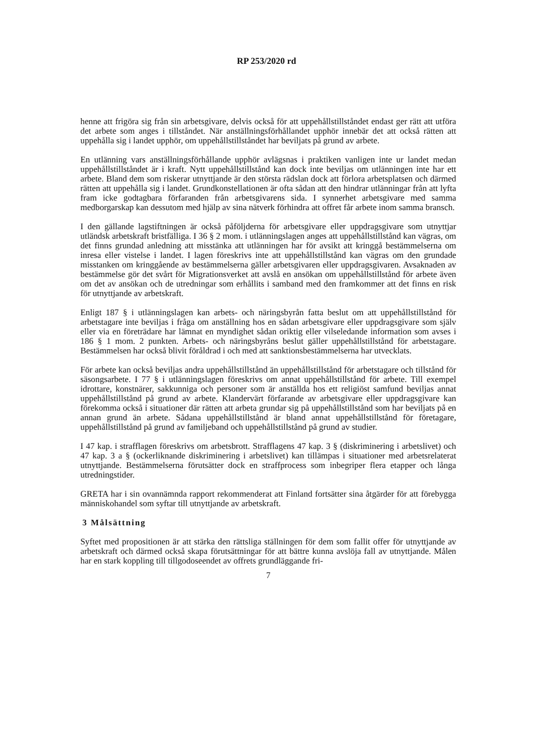RP 253/2020 rd
henne att frigöra sig från sin arbetsgivare, delvis också för att uppehållstillståndet endast ger rätt att utföra det arbete som anges i tillståndet. När anställningsförhållandet upphör innebär det att också rätten att uppehålla sig i landet upphör, om uppehållstillståndet har beviljats på grund av arbete.
En utlänning vars anställningsförhållande upphör avlägsnas i praktiken vanligen inte ur landet medan uppehållstillståndet är i kraft. Nytt uppehållstillstånd kan dock inte beviljas om utlänningen inte har ett arbete. Bland dem som riskerar utnyttjande är den största rädslan dock att förlora arbetsplatsen och därmed rätten att uppehålla sig i landet. Grundkonstellationen är ofta sådan att den hindrar utlänningar från att lyfta fram icke godtagbara förfaranden från arbetsgivarens sida. I synnerhet arbetsgivare med samma medborgarskap kan dessutom med hjälp av sina nätverk förhindra att offret får arbete inom samma bransch.
I den gällande lagstiftningen är också påföljderna för arbetsgivare eller uppdragsgivare som utnyttjar utländsk arbetskraft bristfälliga. I 36 § 2 mom. i utlänningslagen anges att uppehållstillstånd kan vägras, om det finns grundad anledning att misstänka att utlänningen har för avsikt att kringgå bestämmelserna om inresa eller vistelse i landet. I lagen föreskrivs inte att uppehållstillstånd kan vägras om den grundade misstanken om kringgående av bestämmelserna gäller arbetsgivaren eller uppdragsgivaren. Avsaknaden av bestämmelse gör det svårt för Migrationsverket att avslå en ansökan om uppehållstillstånd för arbete även om det av ansökan och de utredningar som erhållits i samband med den framkommer att det finns en risk för utnyttjande av arbetskraft.
Enligt 187 § i utlänningslagen kan arbets- och näringsbyrån fatta beslut om att uppehållstillstånd för arbetstagare inte beviljas i fråga om anställning hos en sådan arbetsgivare eller uppdragsgivare som själv eller via en företrädare har lämnat en myndighet sådan oriktig eller vilseledande information som avses i 186 § 1 mom. 2 punkten. Arbets- och näringsbyråns beslut gäller uppehållstillstånd för arbetstagare. Bestämmelsen har också blivit föråldrad i och med att sanktionsbestämmelserna har utvecklats.
För arbete kan också beviljas andra uppehållstillstånd än uppehållstillstånd för arbetstagare och tillstånd för säsongsarbete. I 77 § i utlänningslagen föreskrivs om annat uppehållstillstånd för arbete. Till exempel idrottare, konstnärer, sakkunniga och personer som är anställda hos ett religiöst samfund beviljas annat uppehållstillstånd på grund av arbete. Klandervärt förfarande av arbetsgivare eller uppdragsgivare kan förekomma också i situationer där rätten att arbeta grundar sig på uppehållstillstånd som har beviljats på en annan grund än arbete. Sådana uppehållstillstånd är bland annat uppehållstillstånd för företagare, uppehållstillstånd på grund av familjeband och uppehållstillstånd på grund av studier.
I 47 kap. i strafflagen föreskrivs om arbetsbrott. Strafflagens 47 kap. 3 § (diskriminering i arbetslivet) och 47 kap. 3 a § (ockerliknande diskriminering i arbetslivet) kan tillämpas i situationer med arbetsrelaterat utnyttjande. Bestämmelserna förutsätter dock en straffprocess som inbegriper flera etapper och långa utredningstider.
GRETA har i sin ovannämnda rapport rekommenderat att Finland fortsätter sina åtgärder för att förebygga människohandel som syftar till utnyttjande av arbetskraft.
3 Målsättning
Syftet med propositionen är att stärka den rättsliga ställningen för dem som fallit offer för utnyttjande av arbetskraft och därmed också skapa förutsättningar för att bättre kunna avslöja fall av utnyttjande. Målen har en stark koppling till tillgodoseendet av offrets grundläggande fri-
7